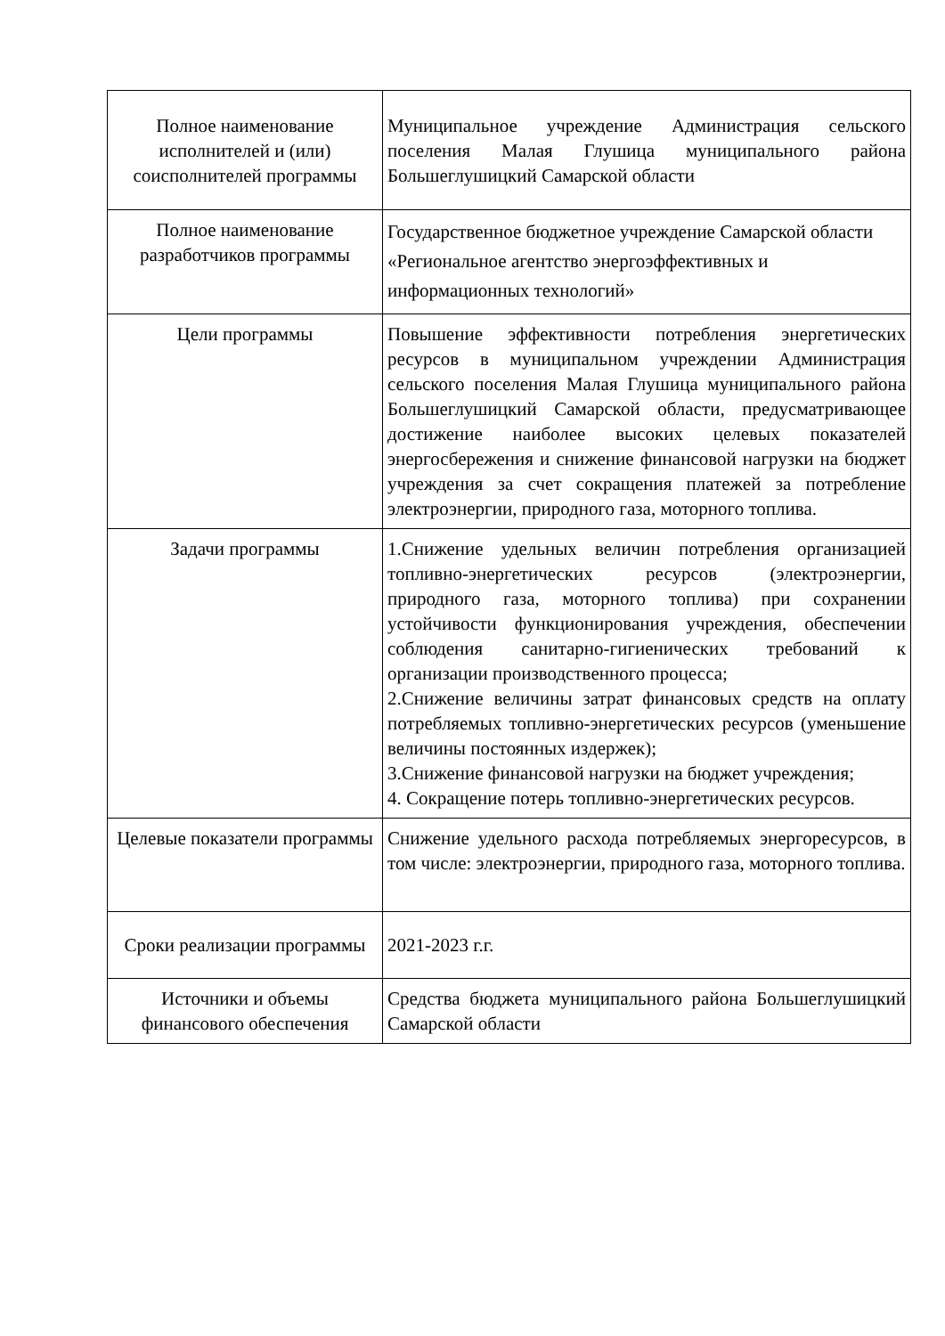| Полное наименование исполнителей и (или) соисполнителей программы | Муниципальное учреждение Администрация сельского поселения Малая Глушица муниципального района Большеглушицкий Самарской области |
| Полное наименование разработчиков программы | Государственное бюджетное учреждение Самарской области «Региональное агентство энергоэффективных и информационных технологий» |
| Цели программы | Повышение эффективности потребления энергетических ресурсов в муниципальном учреждении Администрация сельского поселения Малая Глушица муниципального района Большеглушицкий Самарской области, предусматривающее достижение наиболее высоких целевых показателей энергосбережения и снижение финансовой нагрузки на бюджет учреждения за счет сокращения платежей за потребление электроэнергии, природного газа, моторного топлива. |
| Задачи программы | 1.Снижение удельных величин потребления организацией топливно-энергетических ресурсов (электроэнергии, природного газа, моторного топлива) при сохранении устойчивости функционирования учреждения, обеспечении соблюдения санитарно-гигиенических требований к организации производственного процесса; 2.Снижение величины затрат финансовых средств на оплату потребляемых топливно-энергетических ресурсов (уменьшение величины постоянных издержек); 3.Снижение финансовой нагрузки на бюджет учреждения; 4. Сокращение потерь топливно-энергетических ресурсов. |
| Целевые показатели программы | Снижение удельного расхода потребляемых энергоресурсов, в том числе: электроэнергии, природного газа, моторного топлива. |
| Сроки реализации программы | 2021-2023 г.г. |
| Источники и объемы финансового обеспечения | Средства бюджета муниципального района Большеглушицкий Самарской области |